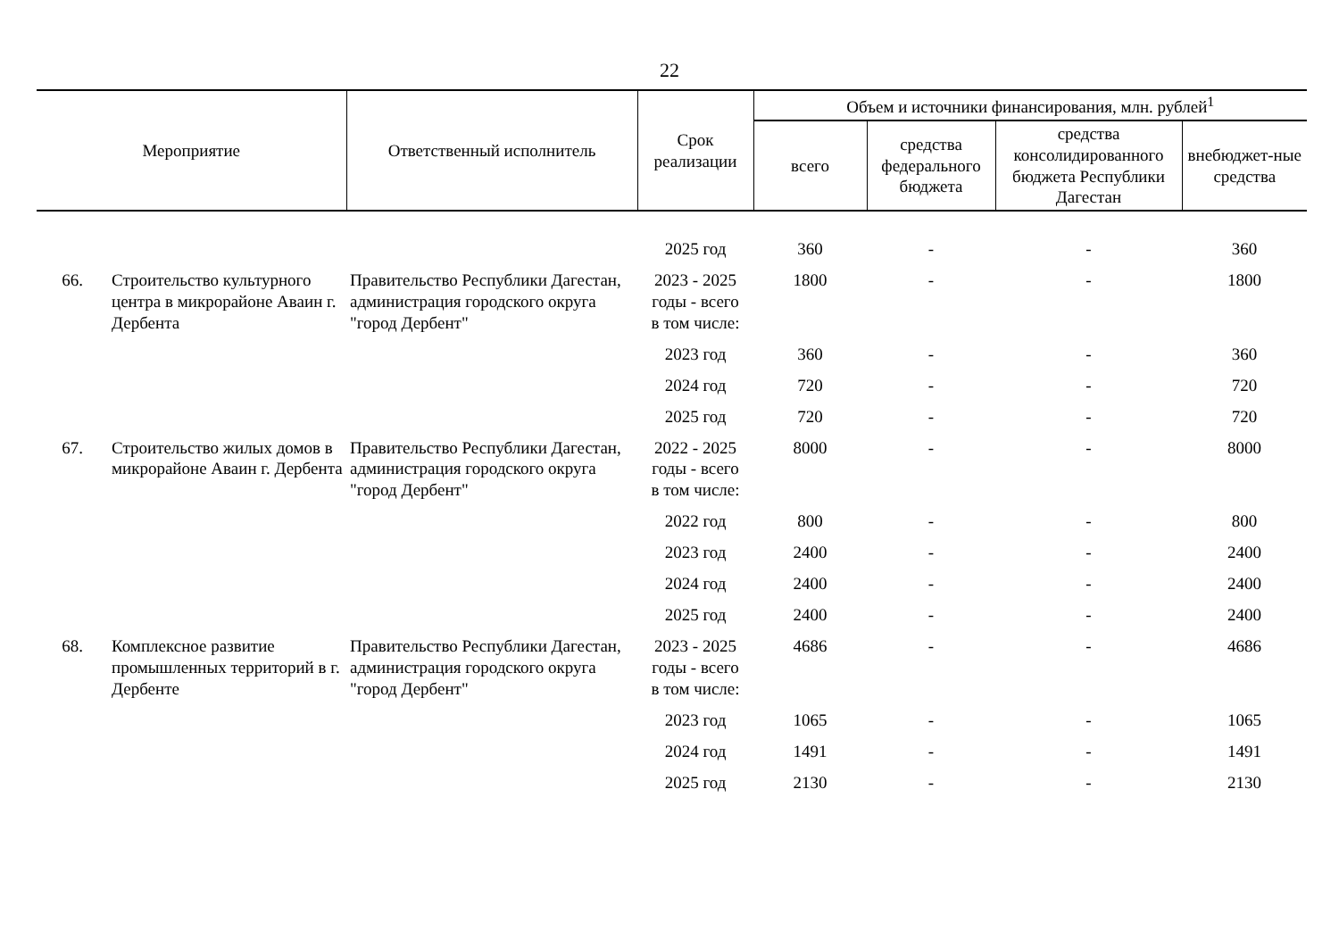22
| Мероприятие | | Ответственный исполнитель | Срок реализации | Объем и источники финансирования, млн. рублей<sup>1</sup> | | | |
| --- | --- | --- | --- | --- | --- | --- | --- |
| | | | | всего | средства федерального бюджета | средства консолидированного бюджета Республики Дагестан | внебюджет-ные средства |
| | | | 2025 год | 360 | - | - | 360 |
| 66. | Строительство культурного центра в микрорайоне Аваин г. Дербента | Правительство Республики Дагестан, администрация городского округа "город Дербент" | 2023 - 2025 годы - всего | 1800 | - | - | 1800 |
| | | | в том числе: | | | | |
| | | | 2023 год | 360 | - | - | 360 |
| | | | 2024 год | 720 | - | - | 720 |
| | | | 2025 год | 720 | - | - | 720 |
| 67. | Строительство жилых домов в микрорайоне Аваин г. Дербента | Правительство Республики Дагестан, администрация городского округа "город Дербент" | 2022 - 2025 годы - всего | 8000 | - | - | 8000 |
| | | | в том числе: | | | | |
| | | | 2022 год | 800 | - | - | 800 |
| | | | 2023 год | 2400 | - | - | 2400 |
| | | | 2024 год | 2400 | - | - | 2400 |
| | | | 2025 год | 2400 | - | - | 2400 |
| 68. | Комплексное развитие промышленных территорий в г. Дербенте | Правительство Республики Дагестан, администрация городского округа "город Дербент" | 2023 - 2025 годы - всего | 4686 | - | - | 4686 |
| | | | в том числе: | | | | |
| | | | 2023 год | 1065 | - | - | 1065 |
| | | | 2024 год | 1491 | - | - | 1491 |
| | | | 2025 год | 2130 | - | - | 2130 |